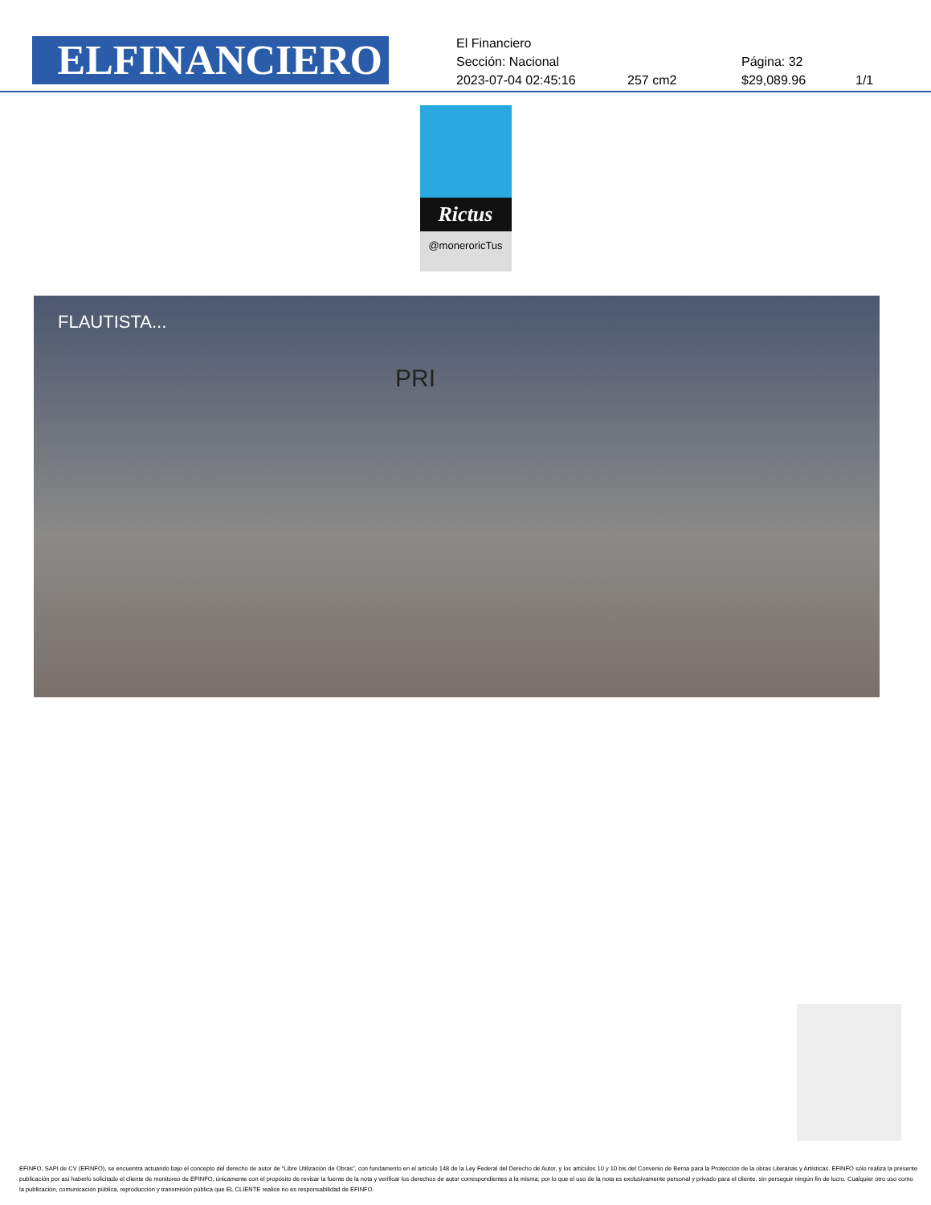ELFINANCIERO
El Financiero
Sección: Nacional Página: 32
2023-07-04 02:45:16 257 cm2 $29,089.96 1/1
Rictus
@moneroricTus
FLAUTISTA...
PRI
EFINFO, SAPI de CV (EFINFO), se encuentra actuando bajo el concepto del derecho de autor de “Libre Utilización de Obras”, con fundamento en el artículo 148 de la Ley Federal del Derecho de Autor, y los artículos 10 y 10 bis del Convenio de Berna para la Protección de la obras Literarias y Artísticas. EFINFO sólo realiza la presente publicación por así haberlo solicitado el cliente de monitoreo de EFINFO, únicamente con el propósito de revisar la fuente de la nota y verificar los derechos de autor correspondientes a la misma; por lo que el uso de la nota es exclusivamente personal y privado para el cliente, sin perseguir ningún fin de lucro. Cualquier otro uso como la publicación, comunicación pública, reproducción y transmisión pública que EL CLIENTE realice no es responsabilidad de EFINFO.